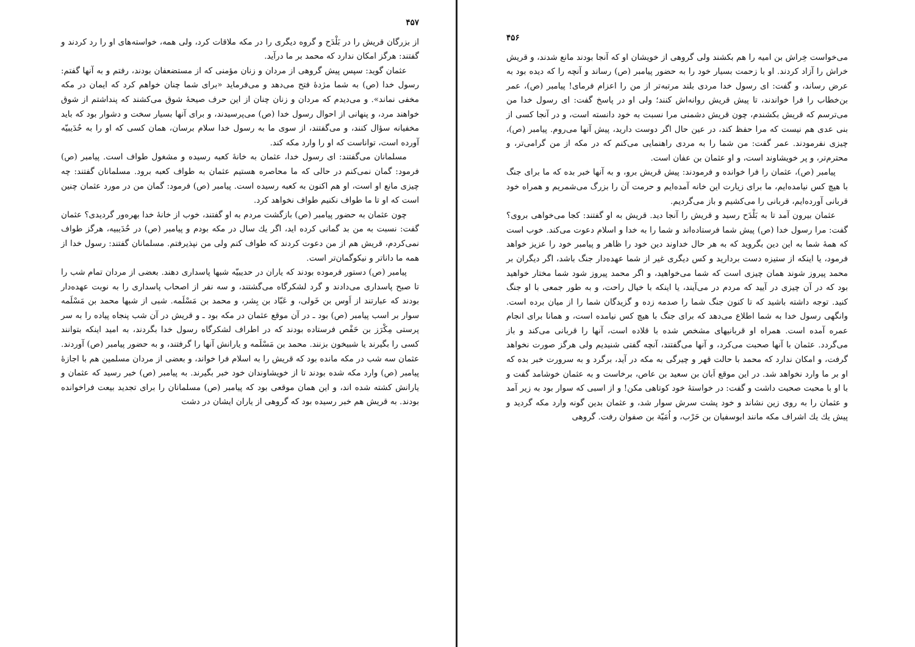۴۵۷
از بزرگان قریش را در بَلْدَح و گروه دیگری را در مکه ملاقات کرد، ولی همه، خواسته‌های او را رد کردند و گفتند: هرگز امکان ندارد که محمد بر ما درآید.
عثمان گوید: سپس پیش گروهی از مردان و زنان مؤمنی که از مستضعفان بودند، رفتم و به آنها گفتم: رسول خدا (ص) به شما مژدهٔ فتح می‌دهد و می‌فرماید «برای شما چنان خواهم کرد که ایمان در مکه مخفی نماند». و می‌دیدم که مردان و زنان چنان از این حرف صیحهٔ شوق می‌کشند که پنداشتم از شوق خواهند مرد، و پنهانی از احوال رسول خدا (ص) می‌پرسیدند، و برای آنها بسیار سخت و دشوار بود که باید مخفیانه سؤال کنند، و می‌گفتند، از سوی ما به رسول خدا سلام برسان، همان کسی که او را به حُدَیبیّه آورده است، تواناست که او را وارد مکه کند.
مسلمانان می‌گفتند: ای رسول خدا، عثمان به خانهٔ کعبه رسیده و مشغول طواف است. پیامبر (ص) فرمود: گمان نمی‌کنم در حالی که ما محاصره هستیم عثمان به طواف کعبه برود. مسلمانان گفتند: چه چیزی مانع او است، او هم اکنون به کعبه رسیده است. پیامبر (ص) فرمود: گمان من در مورد عثمان چنین است که او تا ما طواف نکنیم طواف نخواهد کرد.
چون عثمان به حضور پیامبر (ص) بازگشت مردم به او گفتند، خوب از خانهٔ خدا بهره‌ور گردیدی؟ عثمان گفت: نسبت به من بد گمانی کرده اید، اگر یك سال در مکه بودم و پیامبر (ص) در حُدَیبیه، هرگز طواف نمی‌کردم، قریش هم از من دعوت کردند که طواف کنم ولی من نپذیرفتم. مسلمانان گفتند: رسول خدا از همه ما داناتر و نیکوگمان‌تر است.
پیامبر (ص) دستور فرموده بودند که یاران در حدیبیّه شبها پاسداری دهند. بعضی از مردان تمام شب را تا صبح پاسداری می‌دادند و گرد لشکرگاه می‌گشتند، و سه نفر از اصحاب پاسداری را به نوبت عهده‌دار بودند که عبارتند از اَوس بن خَولی، و عَبّاد بن بِشر، و محمد بن مَسْلَمه. شبی از شبها محمد بن مَسْلَمه سوار بر اسب پیامبر (ص) بود ـ در آن موقع عثمان در مکه بود ـ و قریش در آن شب پنجاه پیاده را به سر پرستی مِکْرَز بن حَفْص فرستاده بودند که در اطراف لشکرگاه رسول خدا بگردند، به امید اینکه بتوانند کسی را بگیرند یا شبیخون بزنند. محمد بن مَسْلَمه و یارانش آنها را گرفتند، و به حضور پیامبر (ص) آوردند. عثمان سه شب در مکه مانده بود که قریش را به اسلام فرا خواند، و بعضی از مردان مسلمین هم با اجازهٔ پیامبر (ص) وارد مکه شده بودند تا از خویشاوندان خود خبر بگیرند. به پیامبر (ص) خبر رسید که عثمان و یارانش کشته شده اند، و این همان موقعی بود که پیامبر (ص) مسلمانان را برای تجدید بیعت فراخوانده بودند. به قریش هم خبر رسیده بود که گروهی از یاران ایشان در دشت
۴۵۶
می‌خواست خِراش بن امیه را هم بکشند ولی گروهی از خویشان او که آنجا بودند مانع شدند، و قریش خراش را آزاد کردند. او با زحمت بسیار خود را به حضور پیامبر (ص) رساند و آنچه را که دیده بود به عرض رساند، و گفت: ای رسول خدا مردی بلند مرتبه‌تر از من را اعزام فرمای! پیامبر (ص)، عمر بن‌خطاب را فرا خواندند، تا پیش قریش روانه‌اش کنند؛ ولی او در پاسخ گفت: ای رسول خدا من می‌ترسم که قریش بکشندم، چون قریش دشمنی مرا نسبت به خود دانسته است، و در آنجا کسی از بنی عدی هم نیست که مرا حفظ کند، در عین حال اگر دوست دارید، پیش آنها می‌روم. پیامبر (ص)، چیزی نفرمودند. عمر گفت: من شما را به مردی راهنمایی می‌کنم که در مکه از من گرامی‌تر، و محترم‌تر، و پر خویشاوند است، و او عثمان بن عفان است.
پیامبر (ص)، عثمان را فرا خوانده و فرمودند: پیش قریش برو، و به آنها خبر بده که ما برای جنگ با هیچ کس نیامده‌ایم، ما برای زیارت این خانه آمده‌ایم و حرمت آن را بزرگ می‌شمریم و همراه خود قربانی آورده‌ایم، قربانی را می‌کشیم و باز می‌گردیم.
عثمان بیرون آمد تا به بَلْدَح رسید و قریش را آنجا دید. قریش به او گفتند: کجا می‌خواهی بروی؟ گفت: مرا رسول خدا (ص) پیش شما فرستاده‌اند و شما را به خدا و اسلام دعوت می‌کند. خوب است که همهٔ شما به این دین بگروید که به هر حال خداوند دین خود را ظاهر و پیامبر خود را عزیز خواهد فرمود، یا اینکه از ستیزه دست بردارید و کس دیگری غیر از شما عهده‌دار جنگ باشد، اگر دیگران بر محمد پیروز شوند همان چیزی است که شما می‌خواهید، و اگر محمد پیروز شود شما مختار خواهید بود که در آن چیزی در آیید که مردم در می‌آیند، یا اینکه با خیال راحت، و به طور جمعی با او جنگ کنید. توجه داشته باشید که تا کنون جنگ شما را صدمه زده و گزیدگان شما را از میان برده است. وانگهی رسول خدا به شما اطلاع می‌دهد که برای جنگ با هیچ کس نیامده است، و همانا برای انجام عمره آمده است. همراه او قربانیهای مشخص شده با قلاده است، آنها را قربانی می‌کند و باز می‌گردد. عثمان با آنها صحبت می‌کرد، و آنها می‌گفتند، آنچه گفتی شنیدیم ولی هرگز صورت نخواهد گرفت، و امکان ندارد که محمد با حالت قهر و چیرگی به مکه در آید، برگرد و به سرورت خبر بده که او بر ما وارد نخواهد شد. در این موقع اَبان بن سعید بن عاص، برخاست و به عثمان خوشامد گفت و با او با محبت صحبت داشت و گفت: در خواستهٔ خود کوتاهی مکن! و از اسبی که سوار بود به زیر آمد و عثمان را به روی زین نشاند و خود پشت سرش سوار شد، و عثمان بدین گونه وارد مکه گردید و پیش یك یك اشراف مکه مانند ابوسفیان بن حَرْب، و اُمَیّة بن صفوان رفت. گروهی